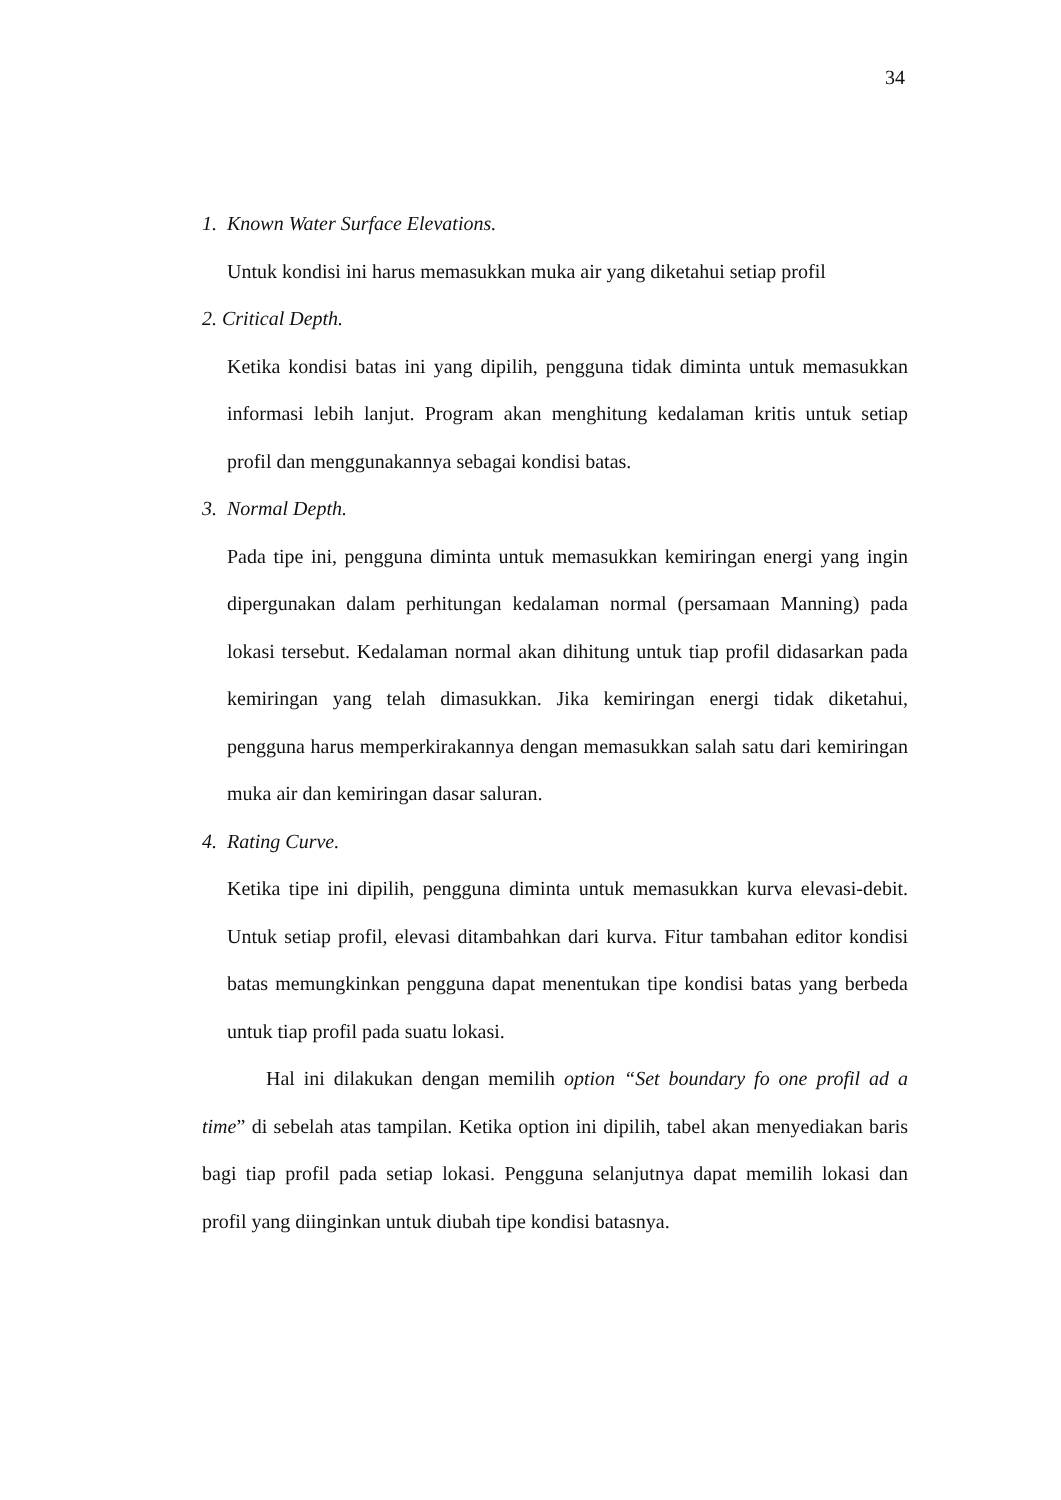34
1. Known Water Surface Elevations.
Untuk kondisi ini harus memasukkan muka air yang diketahui setiap profil
2. Critical Depth.
Ketika kondisi batas ini yang dipilih, pengguna tidak diminta untuk memasukkan informasi lebih lanjut. Program akan menghitung kedalaman kritis untuk setiap profil dan menggunakannya sebagai kondisi batas.
3. Normal Depth.
Pada tipe ini, pengguna diminta untuk memasukkan kemiringan energi yang ingin dipergunakan dalam perhitungan kedalaman normal (persamaan Manning) pada lokasi tersebut. Kedalaman normal akan dihitung untuk tiap profil didasarkan pada kemiringan yang telah dimasukkan. Jika kemiringan energi tidak diketahui, pengguna harus memperkirakannya dengan memasukkan salah satu dari kemiringan muka air dan kemiringan dasar saluran.
4. Rating Curve.
Ketika tipe ini dipilih, pengguna diminta untuk memasukkan kurva elevasi-debit. Untuk setiap profil, elevasi ditambahkan dari kurva. Fitur tambahan editor kondisi batas memungkinkan pengguna dapat menentukan tipe kondisi batas yang berbeda untuk tiap profil pada suatu lokasi.
Hal ini dilakukan dengan memilih option “Set boundary fo one profil ad a time” di sebelah atas tampilan. Ketika option ini dipilih, tabel akan menyediakan baris bagi tiap profil pada setiap lokasi. Pengguna selanjutnya dapat memilih lokasi dan profil yang diinginkan untuk diubah tipe kondisi batasnya.